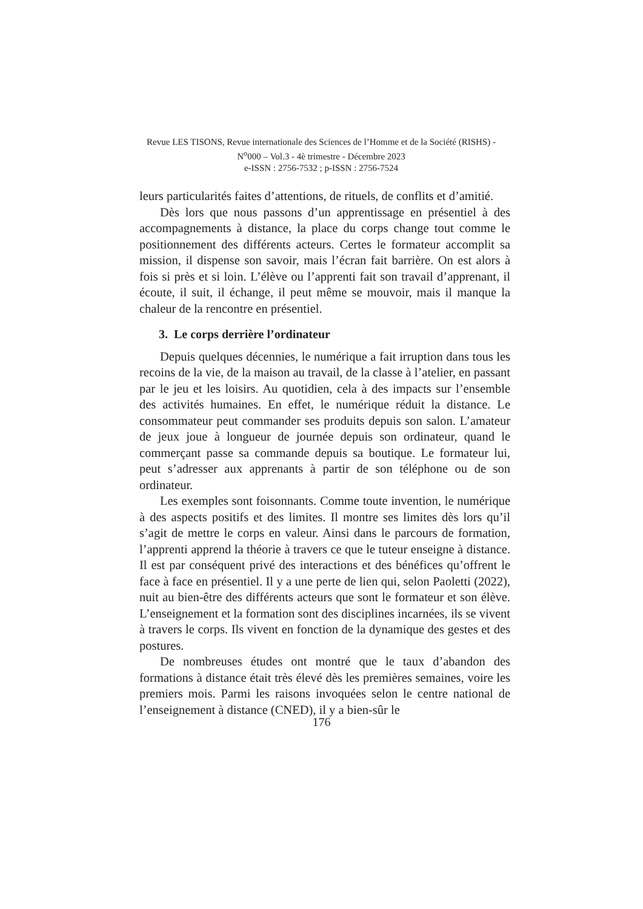Revue LES TISONS, Revue internationale des Sciences de l’Homme et de la Société (RISHS) - N<sup>o</sup>000 – Vol.3 - 4è trimestre - Décembre 2023
e-ISSN : 2756-7532 ; p-ISSN : 2756-7524
leurs particularités faites d’attentions, de rituels, de conflits et d’amitié.
Dès lors que nous passons d’un apprentissage en présentiel à des accompagnements à distance, la place du corps change tout comme le positionnement des différents acteurs. Certes le formateur accomplit sa mission, il dispense son savoir, mais l’écran fait barrière. On est alors à fois si près et si loin. L’élève ou l’apprenti fait son travail d’apprenant, il écoute, il suit, il échange, il peut même se mouvoir, mais il manque la chaleur de la rencontre en présentiel.
3. Le corps derrière l’ordinateur
Depuis quelques décennies, le numérique a fait irruption dans tous les recoins de la vie, de la maison au travail, de la classe à l’atelier, en passant par le jeu et les loisirs. Au quotidien, cela à des impacts sur l’ensemble des activités humaines. En effet, le numérique réduit la distance. Le consommateur peut commander ses produits depuis son salon. L’amateur de jeux joue à longueur de journée depuis son ordinateur, quand le commerçant passe sa commande depuis sa boutique. Le formateur lui, peut s’adresser aux apprenants à partir de son téléphone ou de son ordinateur.
Les exemples sont foisonnants. Comme toute invention, le numérique à des aspects positifs et des limites. Il montre ses limites dès lors qu’il s’agit de mettre le corps en valeur. Ainsi dans le parcours de formation, l’apprenti apprend la théorie à travers ce que le tuteur enseigne à distance. Il est par conséquent privé des interactions et des bénéfices qu’offrent le face à face en présentiel. Il y a une perte de lien qui, selon Paoletti (2022), nuit au bien-être des différents acteurs que sont le formateur et son élève. L’enseignement et la formation sont des disciplines incarnées, ils se vivent à travers le corps. Ils vivent en fonction de la dynamique des gestes et des postures.
De nombreuses études ont montré que le taux d’abandon des formations à distance était très élevé dès les premières semaines, voire les premiers mois. Parmi les raisons invoquées selon le centre national de l’enseignement à distance (CNED), il y a bien-sûr le
176